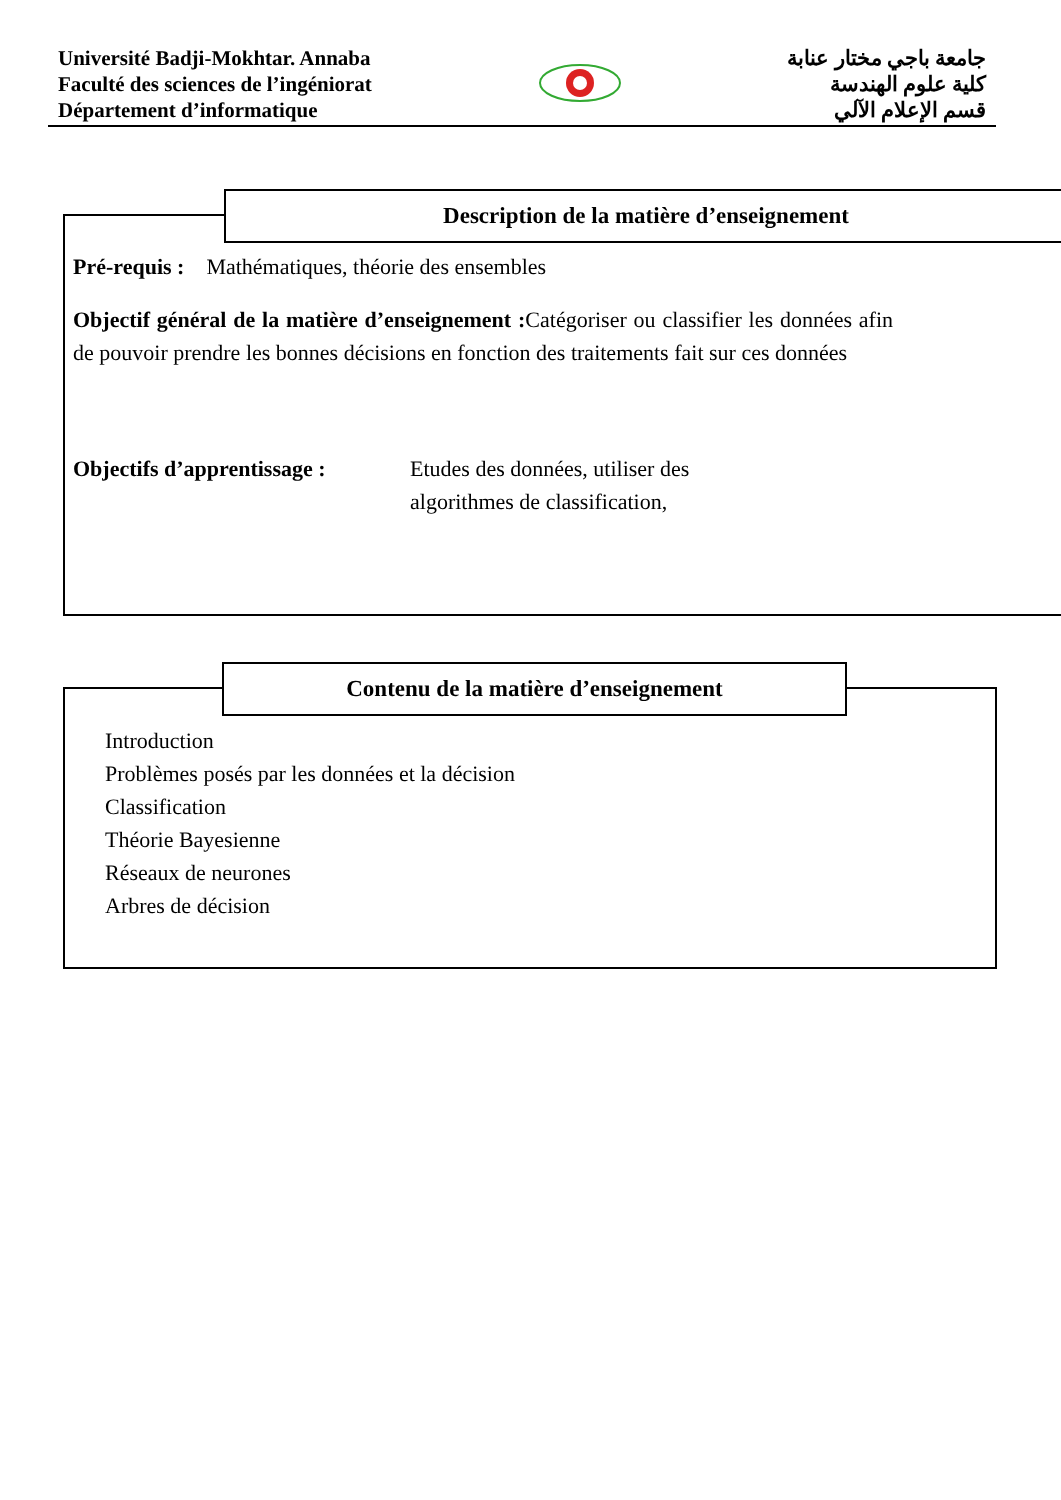Université Badji-Mokhtar. Annaba
Faculté des sciences de l’ingéniorat
Département d’informatique
جامعة باجي مختار عنابة
كلية علوم الهندسة
قسم الإعلام الآلي
Description de la matière d’enseignement
Pré-requis : Mathématiques, théorie des ensembles
Objectif général de la matière d’enseignement : Catégoriser ou classifier les données afin de pouvoir prendre les bonnes décisions en fonction des traitements fait sur ces données
Objectifs d’apprentissage : Etudes des données, utiliser des algorithmes de classification,
Contenu de la matière d’enseignement
Introduction
Problèmes posés par les données et la décision
Classification
Théorie Bayesienne
Réseaux de neurones
Arbres de décision